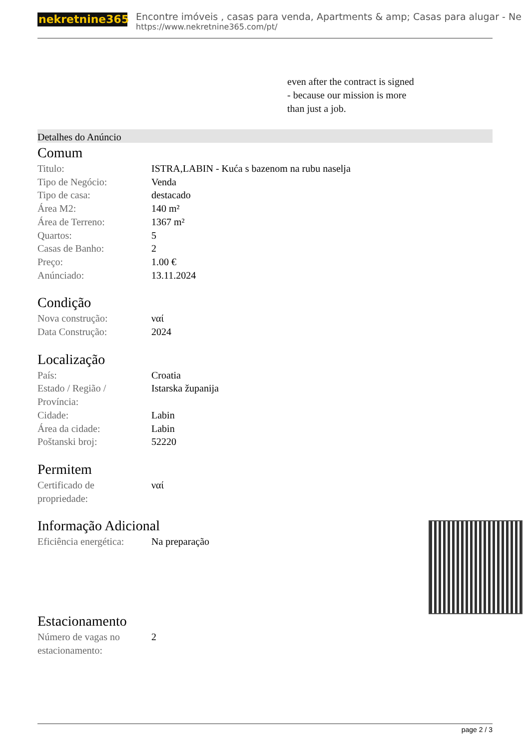nekretnine365
Encontre imóveis , casas para venda, Apartments & amp; Casas para alugar - Ne
https://www.nekretnine365.com/pt/
even after the contract is signed
- because our mission is more
than just a job.
Detalhes do Anúncio
Comum
| Titulo: | ISTRA,LABIN - Kuća s bazenom na rubu naselja |
| Tipo de Negócio: | Venda |
| Tipo de casa: | destacado |
| Área M2: | 140 m² |
| Área de Terreno: | 1367 m² |
| Quartos: | 5 |
| Casas de Banho: | 2 |
| Preço: | 1.00 € |
| Anúnciado: | 13.11.2024 |
Condição
| Nova construção: | ναί |
| Data Construção: | 2024 |
Localização
| País: | Croatia |
| Estado / Região / Província: | Istarska županija |
| Cidade: | Labin |
| Área da cidade: | Labin |
| Poštanski broj: | 52220 |
Permitem
| Certificado de propriedade: | ναί |
Informação Adicional
| Eficiência energética: | Na preparação |
Estacionamento
| Número de vagas no estacionamento: | 2 |
page 2 / 3